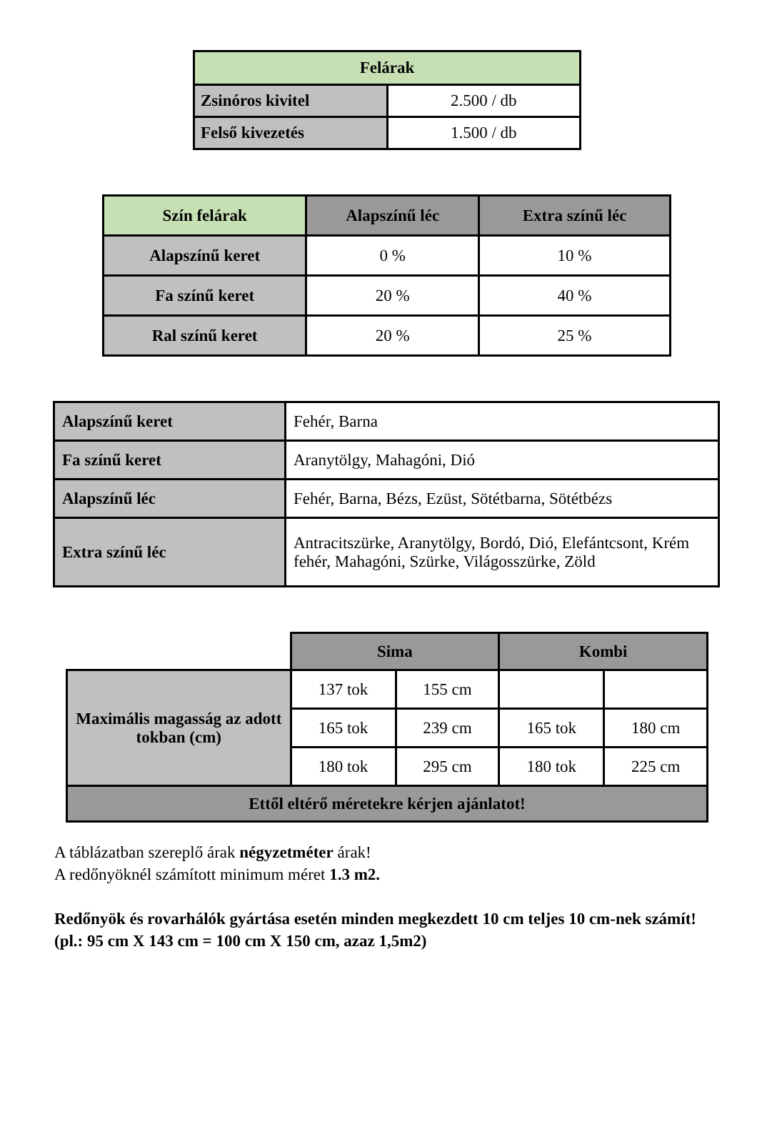| Felárak | |
| --- | --- |
| Zsinóros kivitel | 2.500 / db |
| Felső kivezetés | 1.500 / db |
| Szín felárak | Alapszínű léc | Extra színű léc |
| --- | --- | --- |
| Alapszínű keret | 0 % | 10 % |
| Fa színű keret | 20 % | 40 % |
| Ral színű keret | 20 % | 25 % |
| Alapszínű keret | Fehér, Barna |
| Fa színű keret | Aranytölgy, Mahagóni, Dió |
| Alapszínű léc | Fehér, Barna, Bézs, Ezüst, Sötétbarna, Sötétbézs |
| Extra színű léc | Antracitszürke, Aranytölgy, Bordó, Dió, Elefántcsont, Krém fehér, Mahagóni, Szürke, Világosszürke, Zöld |
| | Sima | | Kombi | |
| Maximális magasság az adott tokban (cm) | 137 tok | 155 cm | | |
| | 165 tok | 239 cm | 165 tok | 180 cm |
| | 180 tok | 295 cm | 180 tok | 225 cm |
| Ettől eltérő méretekre kérjen ajánlatot! | | | | |
A táblázatban szereplő árak négyzetméter árak!
A redőnyöknél számított minimum méret 1.3 m2.
Redőnyök és rovarhálók gyártása esetén minden megkezdett 10 cm teljes 10 cm-nek számít!
(pl.: 95 cm X 143 cm = 100 cm X 150 cm, azaz 1,5m2)